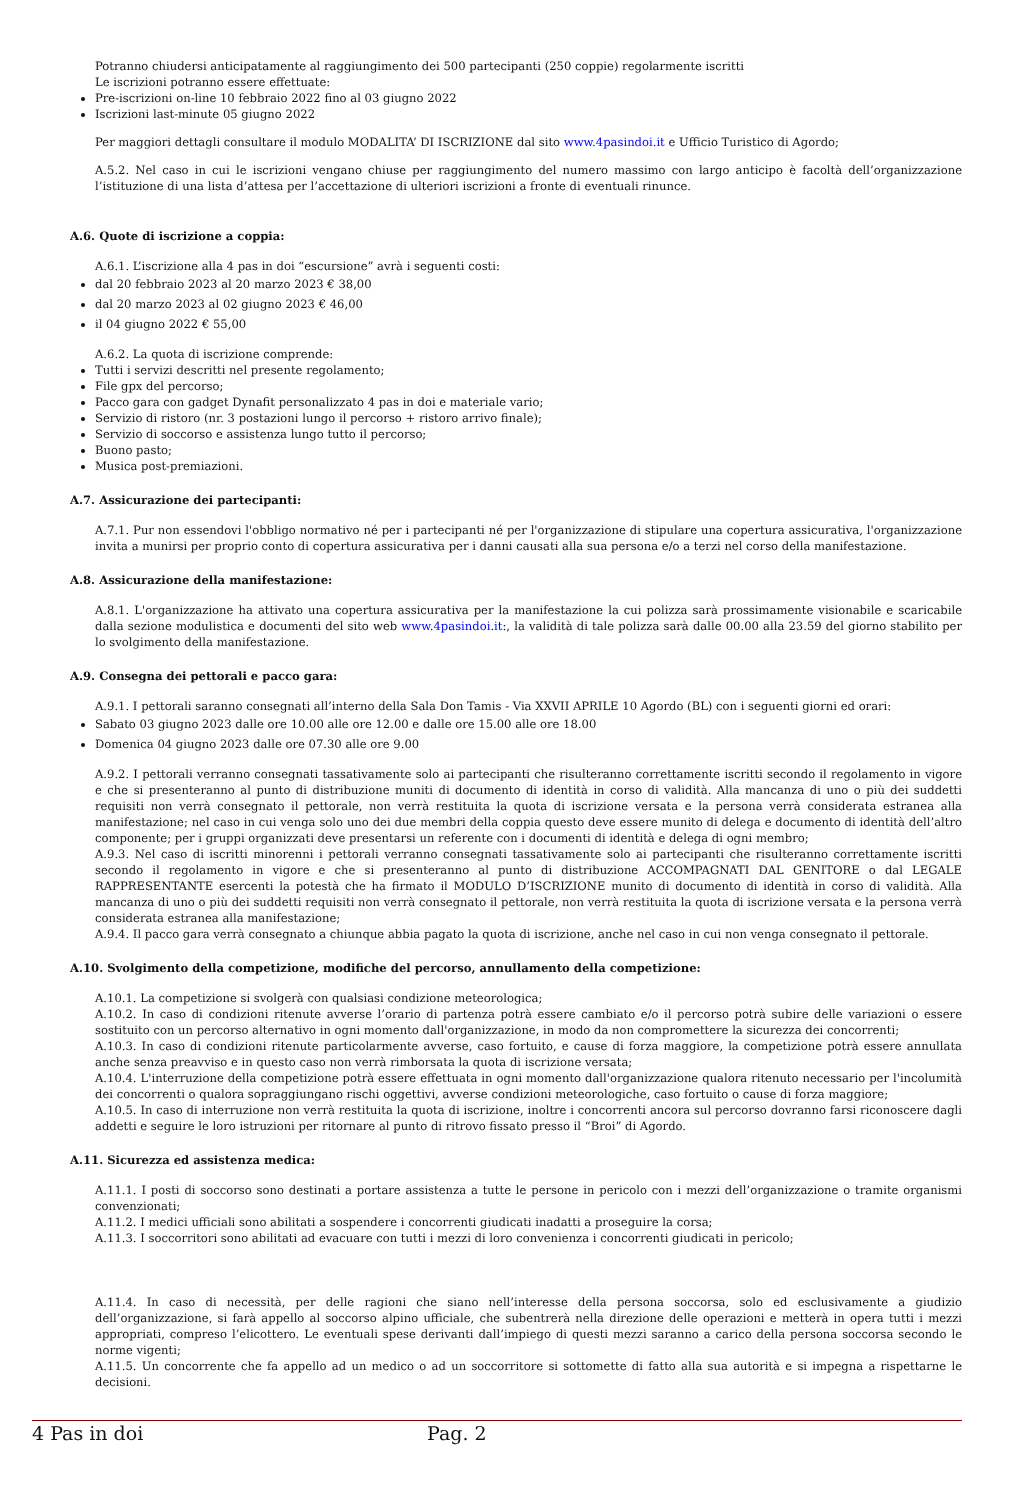Potranno chiudersi anticipatamente al raggiungimento dei 500 partecipanti (250 coppie) regolarmente iscritti
Le iscrizioni potranno essere effettuate:
Pre-iscrizioni on-line 10 febbraio 2022 fino al 03 giugno 2022
Iscrizioni last-minute 05 giugno 2022
Per maggiori dettagli consultare il modulo MODALITA’ DI ISCRIZIONE dal sito www.4pasindoi.it e Ufficio Turistico di Agordo;
A.5.2. Nel caso in cui le iscrizioni vengano chiuse per raggiungimento del numero massimo con largo anticipo è facoltà dell’organizzazione l’istituzione di una lista d’attesa per l’accettazione di ulteriori iscrizioni a fronte di eventuali rinunce.
A.6. Quote di iscrizione a coppia:
A.6.1. L’iscrizione alla 4 pas in doi “escursione” avrà i seguenti costi:
dal 20 febbraio 2023 al 20 marzo 2023 € 38,00
dal 20 marzo 2023 al 02 giugno 2023 € 46,00
il 04 giugno 2022 € 55,00
A.6.2. La quota di iscrizione comprende:
Tutti i servizi descritti nel presente regolamento;
File gpx del percorso;
Pacco gara con gadget Dynafit personalizzato 4 pas in doi e materiale vario;
Servizio di ristoro (nr. 3 postazioni lungo il percorso + ristoro arrivo finale);
Servizio di soccorso e assistenza lungo tutto il percorso;
Buono pasto;
Musica post-premiazioni.
A.7. Assicurazione dei partecipanti:
A.7.1. Pur non essendovi l'obbligo normativo né per i partecipanti né per l'organizzazione di stipulare una copertura assicurativa, l'organizzazione invita a munirsi per proprio conto di copertura assicurativa per i danni causati alla sua persona e/o a terzi nel corso della manifestazione.
A.8. Assicurazione della manifestazione:
A.8.1. L'organizzazione ha attivato una copertura assicurativa per la manifestazione la cui polizza sarà prossimamente visionabile e scaricabile dalla sezione modulistica e documenti del sito web www.4pasindoi.it:, la validità di tale polizza sarà dalle 00.00 alla 23.59 del giorno stabilito per lo svolgimento della manifestazione.
A.9. Consegna dei pettorali e pacco gara:
A.9.1. I pettorali saranno consegnati all’interno della Sala Don Tamis - Via XXVII APRILE 10 Agordo (BL) con i seguenti giorni ed orari:
Sabato 03 giugno 2023 dalle ore 10.00 alle ore 12.00 e dalle ore 15.00 alle ore 18.00
Domenica 04 giugno 2023 dalle ore 07.30 alle ore 9.00
A.9.2. I pettorali verranno consegnati tassativamente solo ai partecipanti che risulteranno correttamente iscritti secondo il regolamento in vigore e che si presenteranno al punto di distribuzione muniti di documento di identità in corso di validità. Alla mancanza di uno o più dei suddetti requisiti non verrà consegnato il pettorale, non verrà restituita la quota di iscrizione versata e la persona verrà considerata estranea alla manifestazione; nel caso in cui venga solo uno dei due membri della coppia questo deve essere munito di delega e documento di identità dell’altro componente; per i gruppi organizzati deve presentarsi un referente con i documenti di identità e delega di ogni membro;
A.9.3. Nel caso di iscritti minorenni i pettorali verranno consegnati tassativamente solo ai partecipanti che risulteranno correttamente iscritti secondo il regolamento in vigore e che si presenteranno al punto di distribuzione ACCOMPAGNATI DAL GENITORE o dal LEGALE RAPPRESENTANTE esercenti la potestà che ha firmato il MODULO D’ISCRIZIONE munito di documento di identità in corso di validità. Alla mancanza di uno o più dei suddetti requisiti non verrà consegnato il pettorale, non verrà restituita la quota di iscrizione versata e la persona verrà considerata estranea alla manifestazione;
A.9.4. Il pacco gara verrà consegnato a chiunque abbia pagato la quota di iscrizione, anche nel caso in cui non venga consegnato il pettorale.
A.10. Svolgimento della competizione, modifiche del percorso, annullamento della competizione:
A.10.1. La competizione si svolgerà con qualsiasi condizione meteorologica;
A.10.2. In caso di condizioni ritenute avverse l’orario di partenza potrà essere cambiato e/o il percorso potrà subire delle variazioni o essere sostituito con un percorso alternativo in ogni momento dall'organizzazione, in modo da non compromettere la sicurezza dei concorrenti;
A.10.3. In caso di condizioni ritenute particolarmente avverse, caso fortuito, e cause di forza maggiore, la competizione potrà essere annullata anche senza preavviso e in questo caso non verrà rimborsata la quota di iscrizione versata;
A.10.4. L'interruzione della competizione potrà essere effettuata in ogni momento dall'organizzazione qualora ritenuto necessario per l'incolumità dei concorrenti o qualora sopraggiungano rischi oggettivi, avverse condizioni meteorologiche, caso fortuito o cause di forza maggiore;
A.10.5. In caso di interruzione non verrà restituita la quota di iscrizione, inoltre i concorrenti ancora sul percorso dovranno farsi riconoscere dagli addetti e seguire le loro istruzioni per ritornare al punto di ritrovo fissato presso il “Broi” di Agordo.
A.11. Sicurezza ed assistenza medica:
A.11.1. I posti di soccorso sono destinati a portare assistenza a tutte le persone in pericolo con i mezzi dell’organizzazione o tramite organismi convenzionati;
A.11.2. I medici ufficiali sono abilitati a sospendere i concorrenti giudicati inadatti a proseguire la corsa;
A.11.3. I soccorritori sono abilitati ad evacuare con tutti i mezzi di loro convenienza i concorrenti giudicati in pericolo;
A.11.4. In caso di necessità, per delle ragioni che siano nell’interesse della persona soccorsa, solo ed esclusivamente a giudizio dell’organizzazione, si farà appello al soccorso alpino ufficiale, che subentrerà nella direzione delle operazioni e metterà in opera tutti i mezzi appropriati, compreso l’elicottero. Le eventuali spese derivanti dall’impiego di questi mezzi saranno a carico della persona soccorsa secondo le norme vigenti;
A.11.5. Un concorrente che fa appello ad un medico o ad un soccorritore si sottomette di fatto alla sua autorità e si impegna a rispettarne le decisioni.
4 Pas in doi Pag. 2